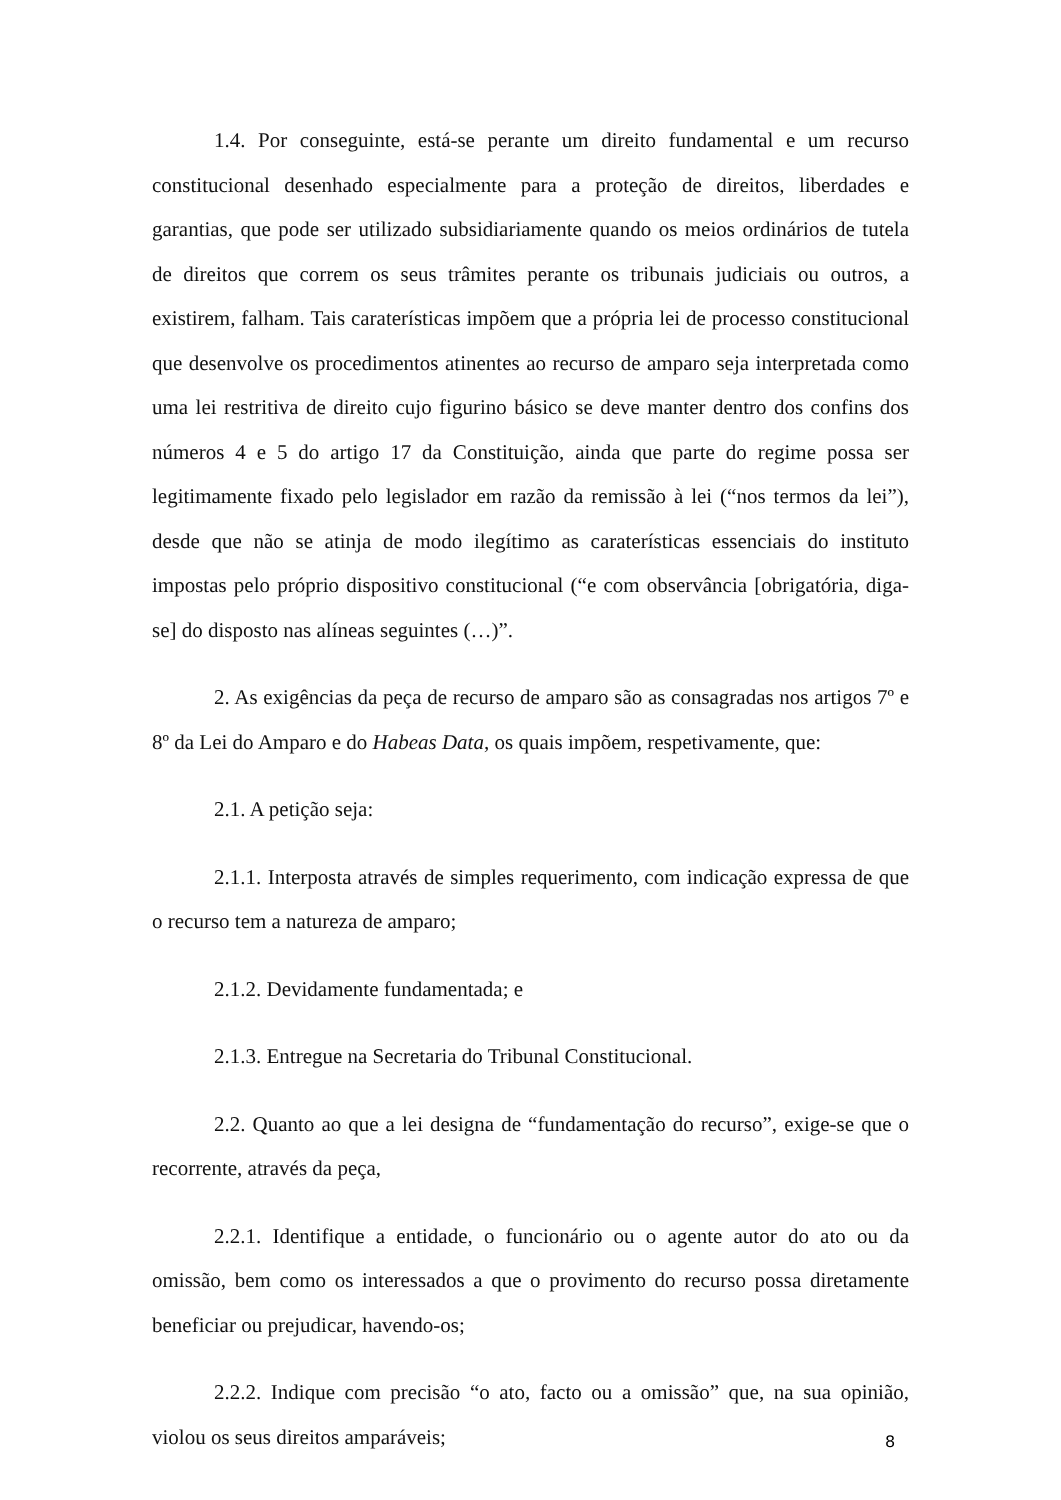1.4. Por conseguinte, está-se perante um direito fundamental e um recurso constitucional desenhado especialmente para a proteção de direitos, liberdades e garantias, que pode ser utilizado subsidiariamente quando os meios ordinários de tutela de direitos que correm os seus trâmites perante os tribunais judiciais ou outros, a existirem, falham. Tais caraterísticas impõem que a própria lei de processo constitucional que desenvolve os procedimentos atinentes ao recurso de amparo seja interpretada como uma lei restritiva de direito cujo figurino básico se deve manter dentro dos confins dos números 4 e 5 do artigo 17 da Constituição, ainda que parte do regime possa ser legitimamente fixado pelo legislador em razão da remissão à lei (“nos termos da lei”), desde que não se atinja de modo ilegítimo as caraterísticas essenciais do instituto impostas pelo próprio dispositivo constitucional (“e com observância [obrigatória, diga-se] do disposto nas alíneas seguintes (…)”.
2. As exigências da peça de recurso de amparo são as consagradas nos artigos 7º e 8º da Lei do Amparo e do Habeas Data, os quais impõem, respetivamente, que:
2.1. A petição seja:
2.1.1. Interposta através de simples requerimento, com indicação expressa de que o recurso tem a natureza de amparo;
2.1.2. Devidamente fundamentada; e
2.1.3. Entregue na Secretaria do Tribunal Constitucional.
2.2. Quanto ao que a lei designa de “fundamentação do recurso”, exige-se que o recorrente, através da peça,
2.2.1. Identifique a entidade, o funcionário ou o agente autor do ato ou da omissão, bem como os interessados a que o provimento do recurso possa diretamente beneficiar ou prejudicar, havendo-os;
2.2.2. Indique com precisão “o ato, facto ou a omissão” que, na sua opinião, violou os seus direitos amparáveis;
8